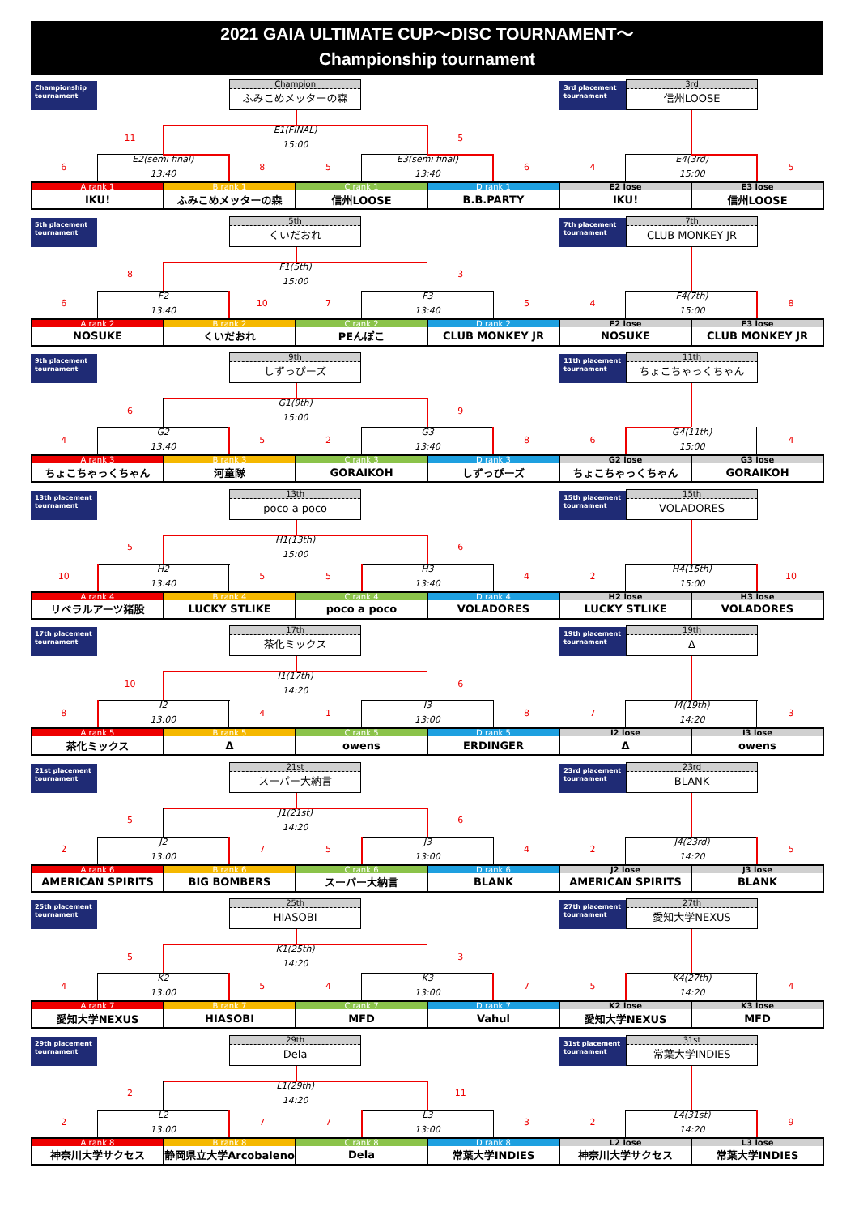2021 GAIA ULTIMATE CUP～DISC TOURNAMENT～
Championship tournament
Championship tournament
Champion
ふみこめメッターの森
3rd placement tournament
3rd
信州LOOSE
11
E1(FINAL)
15:00
5
6
E2(semi final)
13:40
8
5
E3(semi final)
13:40
6
4
E4(3rd)
15:00
5
| A rank 1 | B rank 1 | C rank 1 | D rank 1 | E2 lose | E3 lose |
| IKU! | ふみこめメッターの森 | 信州LOOSE | B.B.PARTY | IKU! | 信州LOOSE |
5th placement tournament
5th
くいだおれ
7th placement tournament
7th
CLUB MONKEY JR
8
F1(5th)
15:00
3
6
F2
13:40
10
7
F3
13:40
5
4
F4(7th)
15:00
8
| A rank 2 | B rank 2 | C rank 2 | D rank 2 | F2 lose | F3 lose |
| NOSUKE | くいだおれ | PEんぽこ | CLUB MONKEY JR | NOSUKE | CLUB MONKEY JR |
9th placement tournament
9th
しずっぴーズ
11th placement tournament
11th
ちょこちゃっくちゃん
6
G1(9th)
15:00
9
4
G2
13:40
5
2
G3
13:40
8
6
G4(11th)
15:00
4
| A rank 3 | B rank 3 | C rank 3 | D rank 3 | G2 lose | G3 lose |
| ちょこちゃっくちゃん | 河童隊 | GORAIKOH | しずっぴーズ | ちょこちゃっくちゃん | GORAIKOH |
13th placement tournament
13th
poco a poco
15th placement tournament
15th
VOLADORES
5
H1(13th)
15:00
6
10
H2
13:40
5
5
H3
13:40
4
2
H4(15th)
15:00
10
| A rank 4 | B rank 4 | C rank 4 | D rank 4 | H2 lose | H3 lose |
| リベラルアーツ猪股 | LUCKY STLIKE | poco a poco | VOLADORES | LUCKY STLIKE | VOLADORES |
17th placement tournament
17th
茶化ミックス
19th placement tournament
19th
Δ
10
I1(17th)
14:20
6
8
I2
13:00
4
1
I3
13:00
8
7
I4(19th)
14:20
3
| A rank 5 | B rank 5 | C rank 5 | D rank 5 | I2 lose | I3 lose |
| 茶化ミックス | Δ | owens | ERDINGER | Δ | owens |
21st placement tournament
21st
スーパー大納言
23rd placement tournament
23rd
BLANK
5
J1(21st)
14:20
6
2
J2
13:00
7
5
J3
13:00
4
2
J4(23rd)
14:20
5
| A rank 6 | B rank 6 | C rank 6 | D rank 6 | J2 lose | J3 lose |
| AMERICAN SPIRITS | BIG BOMBERS | スーパー大納言 | BLANK | AMERICAN SPIRITS | BLANK |
25th placement tournament
25th
HIASOBI
27th placement tournament
27th
愛知大学NEXUS
5
K1(25th)
14:20
3
4
K2
13:00
5
4
K3
13:00
7
5
K4(27th)
14:20
4
| A rank 7 | B rank 7 | C rank 7 | D rank 7 | K2 lose | K3 lose |
| 愛知大学NEXUS | HIASOBI | MFD | Vahul | 愛知大学NEXUS | MFD |
29th placement tournament
29th
Dela
31st placement tournament
31st
常葉大学INDIES
2
L1(29th)
14:20
11
2
L2
13:00
7
7
L3
13:00
3
2
L4(31st)
14:20
9
| A rank 8 | B rank 8 | C rank 8 | D rank 8 | L2 lose | L3 lose |
| 神奈川大学サクセス | 静岡県立大学Arcobaleno | Dela | 常葉大学INDIES | 神奈川大学サクセス | 常葉大学INDIES |